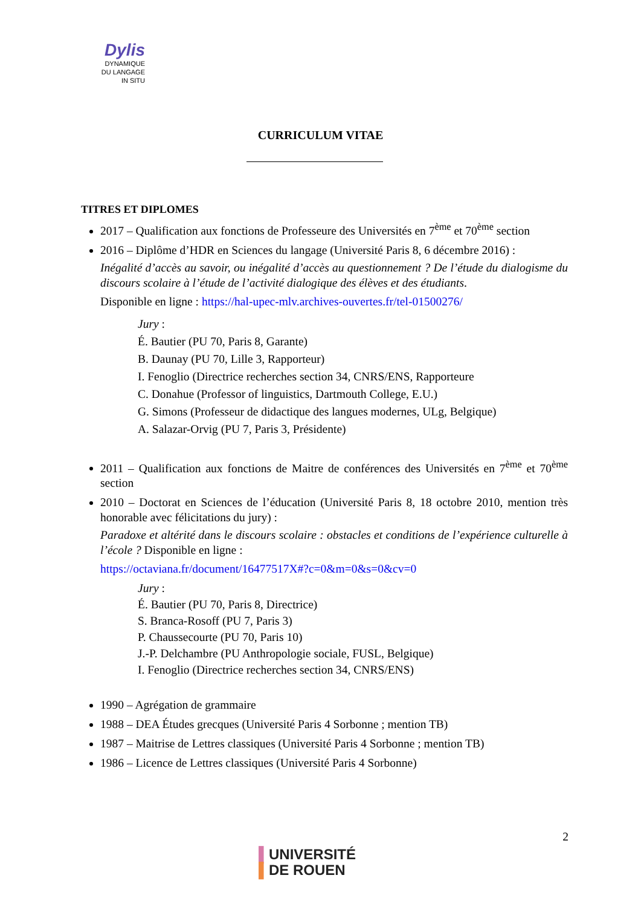Dylis
DYNAMIQUE
DU LANGAGE
IN SITU
CURRICULUM VITAE
TITRES ET DIPLOMES
2017 – Qualification aux fonctions de Professeure des Universités en 7<sup>ème</sup> et 70<sup>ème</sup> section
2016 – Diplôme d’HDR en Sciences du langage (Université Paris 8, 6 décembre 2016) :
Inégalité d’accès au savoir, ou inégalité d’accès au questionnement ? De l’étude du dialogisme du discours scolaire à l’étude de l’activité dialogique des élèves et des étudiants.
Disponible en ligne : https://hal-upec-mlv.archives-ouvertes.fr/tel-01500276/
Jury :
É. Bautier (PU 70, Paris 8, Garante)
B. Daunay (PU 70, Lille 3, Rapporteur)
I. Fenoglio (Directrice recherches section 34, CNRS/ENS, Rapporteure
C. Donahue (Professor of linguistics, Dartmouth College, E.U.)
G. Simons (Professeur de didactique des langues modernes, ULg, Belgique)
A. Salazar-Orvig (PU 7, Paris 3, Présidente)
2011 – Qualification aux fonctions de Maitre de conférences des Universités en 7<sup>ème</sup> et 70<sup>ème</sup> section
2010 – Doctorat en Sciences de l’éducation (Université Paris 8, 18 octobre 2010, mention très honorable avec félicitations du jury) :
Paradoxe et altérité dans le discours scolaire : obstacles et conditions de l’expérience culturelle à l’école ? Disponible en ligne :
https://octaviana.fr/document/16477517X#?c=0&m=0&s=0&cv=0
Jury :
É. Bautier (PU 70, Paris 8, Directrice)
S. Branca-Rosoff (PU 7, Paris 3)
P. Chaussecourte (PU 70, Paris 10)
J.-P. Delchambre (PU Anthropologie sociale, FUSL, Belgique)
I. Fenoglio (Directrice recherches section 34, CNRS/ENS)
1990 – Agrégation de grammaire
1988 – DEA Études grecques (Université Paris 4 Sorbonne ; mention TB)
1987 – Maitrise de Lettres classiques (Université Paris 4 Sorbonne ; mention TB)
1986 – Licence de Lettres classiques (Université Paris 4 Sorbonne)
2
▌UNIVERSITÉ
▌DE ROUEN